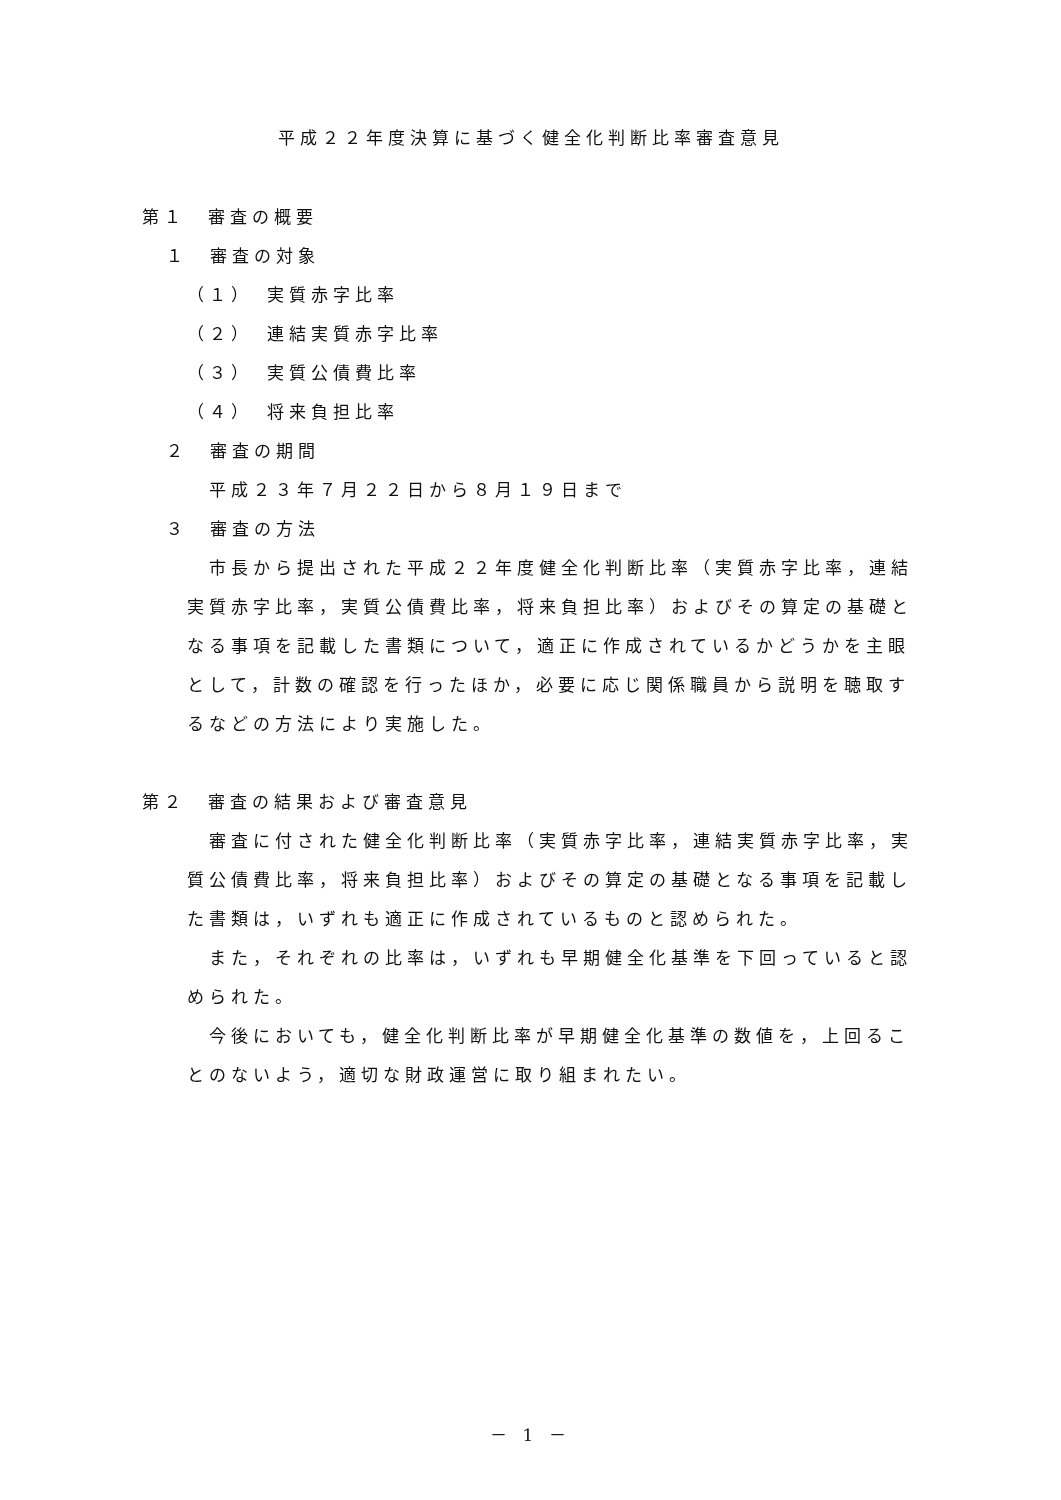平成２２年度決算に基づく健全化判断比率審査意見
第１　審査の概要
１　審査の対象
（１）　実質赤字比率
（２）　連結実質赤字比率
（３）　実質公債費比率
（４）　将来負担比率
２　審査の期間
平成２３年７月２２日から８月１９日まで
３　審査の方法
市長から提出された平成２２年度健全化判断比率（実質赤字比率，連結実質赤字比率，実質公債費比率，将来負担比率）およびその算定の基礎となる事項を記載した書類について，適正に作成されているかどうかを主眼として，計数の確認を行ったほか，必要に応じ関係職員から説明を聴取するなどの方法により実施した。
第２　審査の結果および審査意見
審査に付された健全化判断比率（実質赤字比率，連結実質赤字比率，実質公債費比率，将来負担比率）およびその算定の基礎となる事項を記載した書類は，いずれも適正に作成されているものと認められた。
また，それぞれの比率は，いずれも早期健全化基準を下回っていると認められた。
今後においても，健全化判断比率が早期健全化基準の数値を，上回ることのないよう，適切な財政運営に取り組まれたい。
－ 1 －